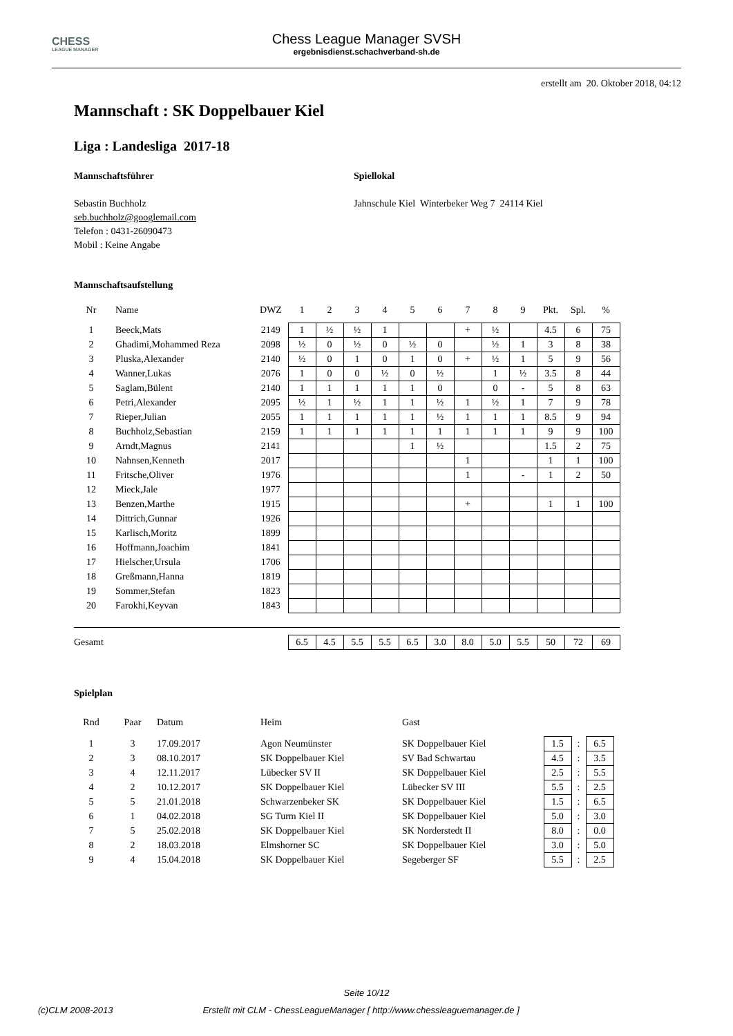CHESS
LEAGUE MANAGER
Chess League Manager SVSH
ergebnisdienst.schachverband-sh.de
erstellt am 20. Oktober 2018, 04:12
Mannschaft : SK Doppelbauer Kiel
Liga : Landesliga 2017-18
Mannschaftsführer
Sebastin Buchholz
seb.buchholz@googlemail.com
Telefon : 0431-26090473
Mobil : Keine Angabe
Spiellokal
Jahnschule Kiel Winterbeker Weg 7 24114 Kiel
Mannschaftsaufstellung
| Nr | Name | DWZ | 1 | 2 | 3 | 4 | 5 | 6 | 7 | 8 | 9 | Pkt. | Spl. | % |
| --- | --- | --- | --- | --- | --- | --- | --- | --- | --- | --- | --- | --- | --- | --- |
| 1 | Beeck,Mats | 2149 | 1 | ½ | ½ | 1 | | | + | ½ | | 4.5 | 6 | 75 |
| 2 | Ghadimi,Mohammed Reza | 2098 | ½ | 0 | ½ | 0 | ½ | 0 | | ½ | 1 | 3 | 8 | 38 |
| 3 | Pluska,Alexander | 2140 | ½ | 0 | 1 | 0 | 1 | 0 | + | ½ | 1 | 5 | 9 | 56 |
| 4 | Wanner,Lukas | 2076 | 1 | 0 | 0 | ½ | 0 | ½ | | 1 | ½ | 3.5 | 8 | 44 |
| 5 | Saglam,Bülent | 2140 | 1 | 1 | 1 | 1 | 1 | 0 | | 0 | - | 5 | 8 | 63 |
| 6 | Petri,Alexander | 2095 | ½ | 1 | ½ | 1 | 1 | ½ | 1 | ½ | 1 | 7 | 9 | 78 |
| 7 | Rieper,Julian | 2055 | 1 | 1 | 1 | 1 | 1 | ½ | 1 | 1 | 1 | 8.5 | 9 | 94 |
| 8 | Buchholz,Sebastian | 2159 | 1 | 1 | 1 | 1 | 1 | 1 | 1 | 1 | 1 | 9 | 9 | 100 |
| 9 | Arndt,Magnus | 2141 | | | | | 1 | ½ | | | | 1.5 | 2 | 75 |
| 10 | Nahnsen,Kenneth | 2017 | | | | | | | 1 | | | 1 | 1 | 100 |
| 11 | Fritsche,Oliver | 1976 | | | | | | | 1 | | - | 1 | 2 | 50 |
| 12 | Mieck,Jale | 1977 | | | | | | | | | | | | |
| 13 | Benzen,Marthe | 1915 | | | | | | | + | | | 1 | 1 | 100 |
| 14 | Dittrich,Gunnar | 1926 | | | | | | | | | | | | |
| 15 | Karlisch,Moritz | 1899 | | | | | | | | | | | | |
| 16 | Hoffmann,Joachim | 1841 | | | | | | | | | | | | |
| 17 | Hielscher,Ursula | 1706 | | | | | | | | | | | | |
| 18 | Greßmann,Hanna | 1819 | | | | | | | | | | | | |
| 19 | Sommer,Stefan | 1823 | | | | | | | | | | | | |
| 20 | Farokhi,Keyvan | 1843 | | | | | | | | | | | | |
| Gesamt | | | 6.5 | 4.5 | 5.5 | 5.5 | 6.5 | 3.0 | 8.0 | 5.0 | 5.5 | 50 | 72 | 69 |
Spielplan
| Rnd | Paar | Datum | Heim | Gast | | | |
| --- | --- | --- | --- | --- | --- | --- | --- |
| 1 | 3 | 17.09.2017 | Agon Neumünster | SK Doppelbauer Kiel | 1.5 | : | 6.5 |
| 2 | 3 | 08.10.2017 | SK Doppelbauer Kiel | SV Bad Schwartau | 4.5 | : | 3.5 |
| 3 | 4 | 12.11.2017 | Lübecker SV II | SK Doppelbauer Kiel | 2.5 | : | 5.5 |
| 4 | 2 | 10.12.2017 | SK Doppelbauer Kiel | Lübecker SV III | 5.5 | : | 2.5 |
| 5 | 5 | 21.01.2018 | Schwarzenbeker SK | SK Doppelbauer Kiel | 1.5 | : | 6.5 |
| 6 | 1 | 04.02.2018 | SG Turm Kiel II | SK Doppelbauer Kiel | 5.0 | : | 3.0 |
| 7 | 5 | 25.02.2018 | SK Doppelbauer Kiel | SK Norderstedt II | 8.0 | : | 0.0 |
| 8 | 2 | 18.03.2018 | Elmshorner SC | SK Doppelbauer Kiel | 3.0 | : | 5.0 |
| 9 | 4 | 15.04.2018 | SK Doppelbauer Kiel | Segeberger SF | 5.5 | : | 2.5 |
Seite 10/12
(c)CLM 2008-2013 Erstellt mit CLM - ChessLeagueManager [ http://www.chessleaguemanager.de ]